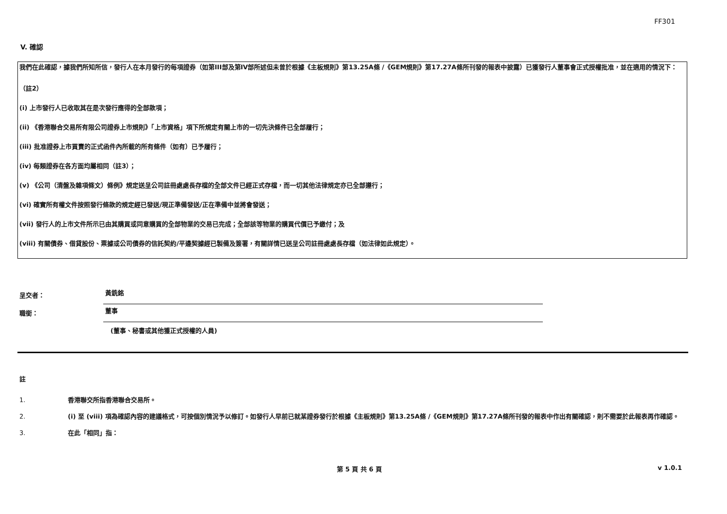FF301
V. 確認
我們在此確認，據我們所知所信，發行人在本月發行的每項證券（如第III部及第IV部所述但未曾於根據《主板規則》第13.25A條 /《GEM規則》第17.27A條所刊發的報表中披露）已獲發行人董事會正式授權批准，並在適用的情況下：
（註2）
(i) 上市發行人已收取其在是次發行應得的全部款項；
(ii) 《香港聯合交易所有限公司證券上市規則》「上市資格」項下所規定有關上市的一切先決條件已全部履行；
(iii) 批准證券上市買賣的正式函件內所載的所有條件（如有）已予履行；
(iv) 每類證券在各方面均屬相同（註3）；
(v) 《公司（清盤及雜項條文）條例》規定送呈公司註冊處處長存檔的全部文件已經正式存檔，而一切其他法律規定亦已全部遵行；
(vi) 確實所有權文件按照發行條款的規定經已發送/現正準備發送/正在準備中並將會發送；
(vii) 發行人的上市文件所示已由其購買或同意購買的全部物業的交易已完成；全部該等物業的購買代價已予繳付；及
(viii) 有關債券、借貸股份、票據或公司債券的信託契約/平邊契據經已製備及簽署，有關詳情已送呈公司註冊處處長存檔（如法律如此規定）。
呈交者：
黃銑銘
職銜：
董事
(董事、秘書或其他獲正式授權的人員)
註
1. 香港聯交所指香港聯合交易所。
2. (i) 至 (viii) 項為確認內容的建議格式，可按個別情況予以修訂。如發行人早前已就某證券發行於根據《主板規則》第13.25A條 /《GEM規則》第17.27A條所刊發的報表中作出有關確認，則不需要於此報表再作確認。
3. 在此「相同」指：
第 5 頁 共 6 頁 v 1.0.1